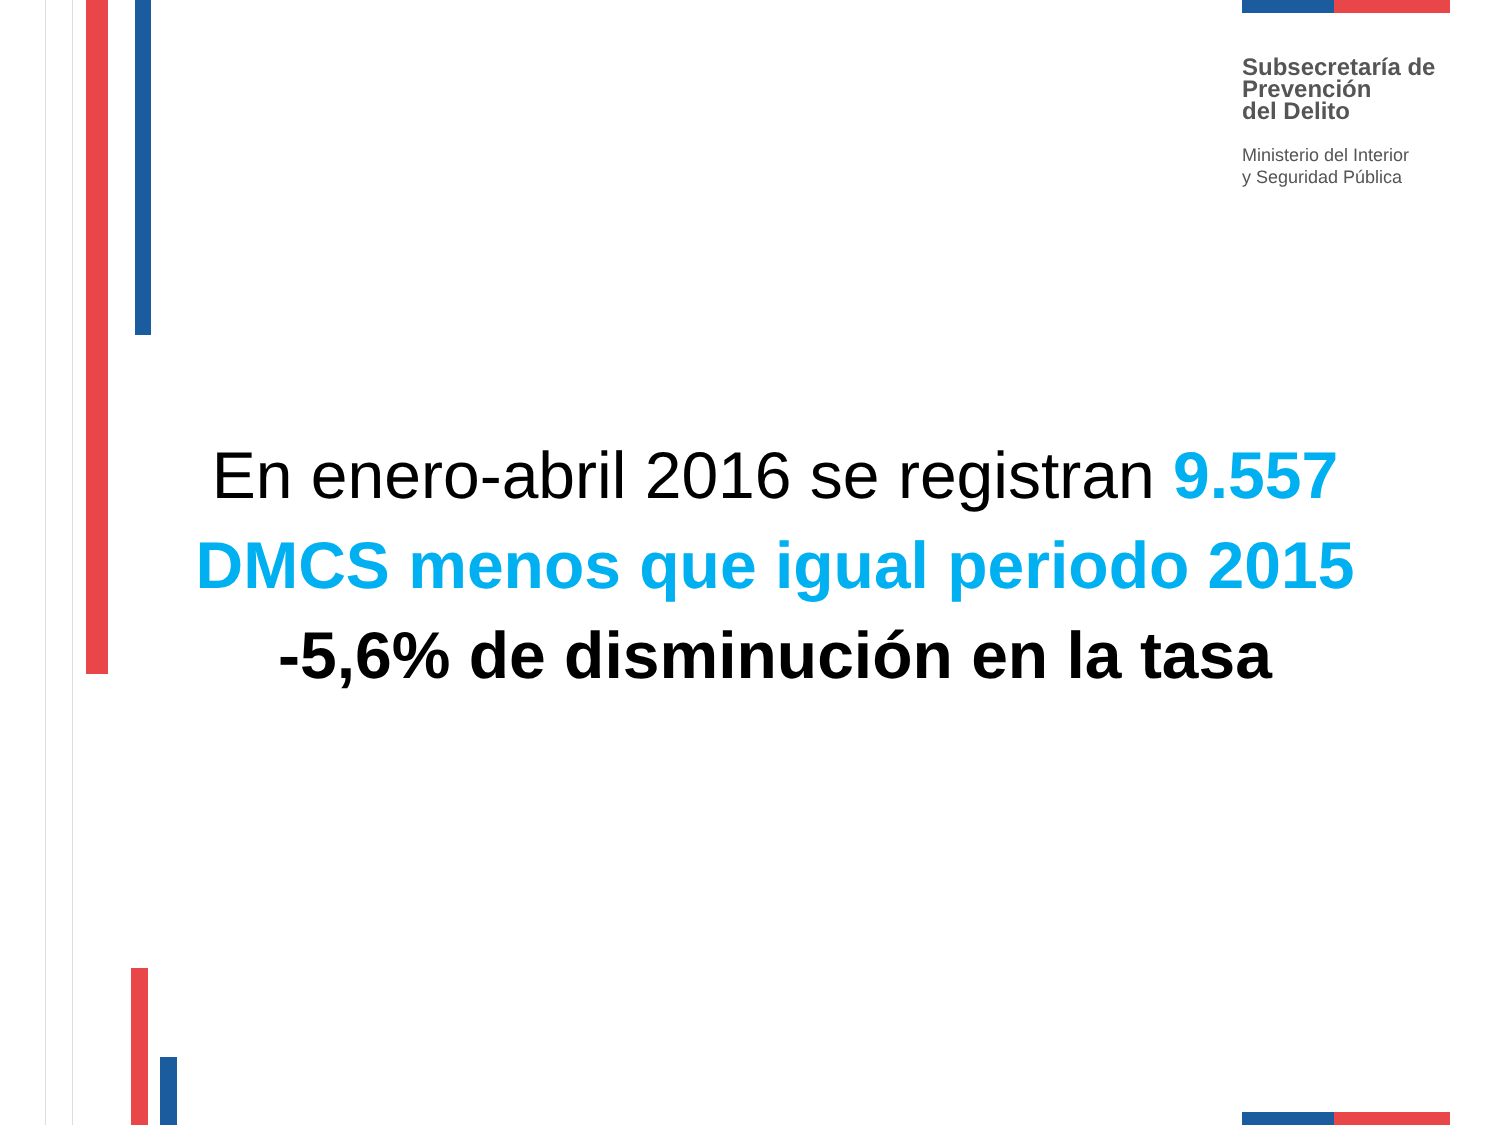Subsecretaría de
Prevención
del Delito
Ministerio del Interior
y Seguridad Pública
En enero-abril 2016 se registran 9.557
DMCS menos que igual periodo 2015
-5,6% de disminución en la tasa